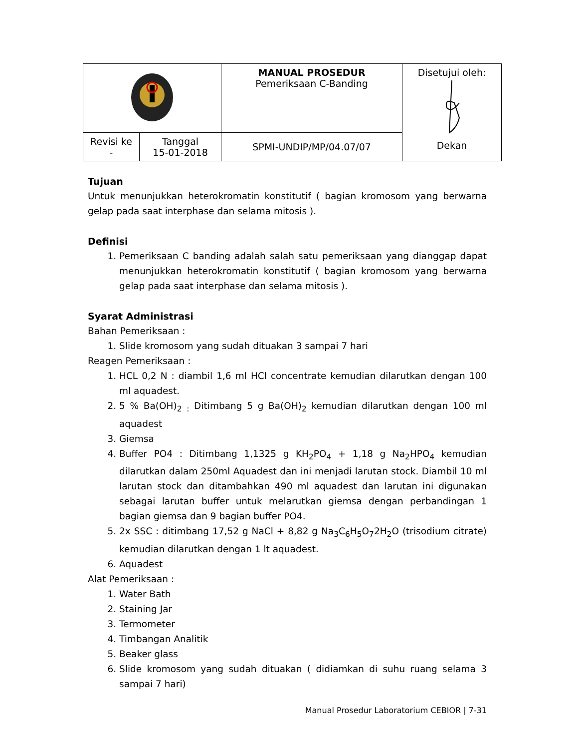| | | MANUAL PROSEDUR Pemeriksaan C-Banding | Disetujui oleh: Dekan |
| Revisi ke - | Tanggal 15-01-2018 | SPMI-UNDIP/MP/04.07/07 | |
Tujuan
Untuk menunjukkan heterokromatin konstitutif ( bagian kromosom yang berwarna gelap pada saat interphase dan selama mitosis ).
Definisi
1. Pemeriksaan C banding adalah salah satu pemeriksaan yang dianggap dapat menunjukkan heterokromatin konstitutif ( bagian kromosom yang berwarna gelap pada saat interphase dan selama mitosis ).
Syarat Administrasi
Bahan Pemeriksaan :
1. Slide kromosom yang sudah dituakan 3 sampai 7 hari
Reagen Pemeriksaan :
1. HCL 0,2 N : diambil 1,6 ml HCl concentrate kemudian dilarutkan dengan 100 ml aquadest.
2. 5 % Ba(OH)<sub>2</sub> <sub>:</sub> Ditimbang 5 g Ba(OH)<sub>2</sub> kemudian dilarutkan dengan 100 ml aquadest
3. Giemsa
4. Buffer PO4 : Ditimbang 1,1325 g KH<sub>2</sub>PO<sub>4</sub> + 1,18 g Na<sub>2</sub>HPO<sub>4</sub> kemudian dilarutkan dalam 250ml Aquadest dan ini menjadi larutan stock. Diambil 10 ml larutan stock dan ditambahkan 490 ml aquadest dan larutan ini digunakan sebagai larutan buffer untuk melarutkan giemsa dengan perbandingan 1 bagian giemsa dan 9 bagian buffer PO4.
5. 2x SSC : ditimbang 17,52 g NaCl + 8,82 g Na<sub>3</sub>C<sub>6</sub>H<sub>5</sub>O<sub>7</sub>2H<sub>2</sub>O (trisodium citrate) kemudian dilarutkan dengan 1 lt aquadest.
6. Aquadest
Alat Pemeriksaan :
1. Water Bath
2. Staining Jar
3. Termometer
4. Timbangan Analitik
5. Beaker glass
6. Slide kromosom yang sudah dituakan ( didiamkan di suhu ruang selama 3 sampai 7 hari)
Manual Prosedur Laboratorium CEBIOR | 7-31